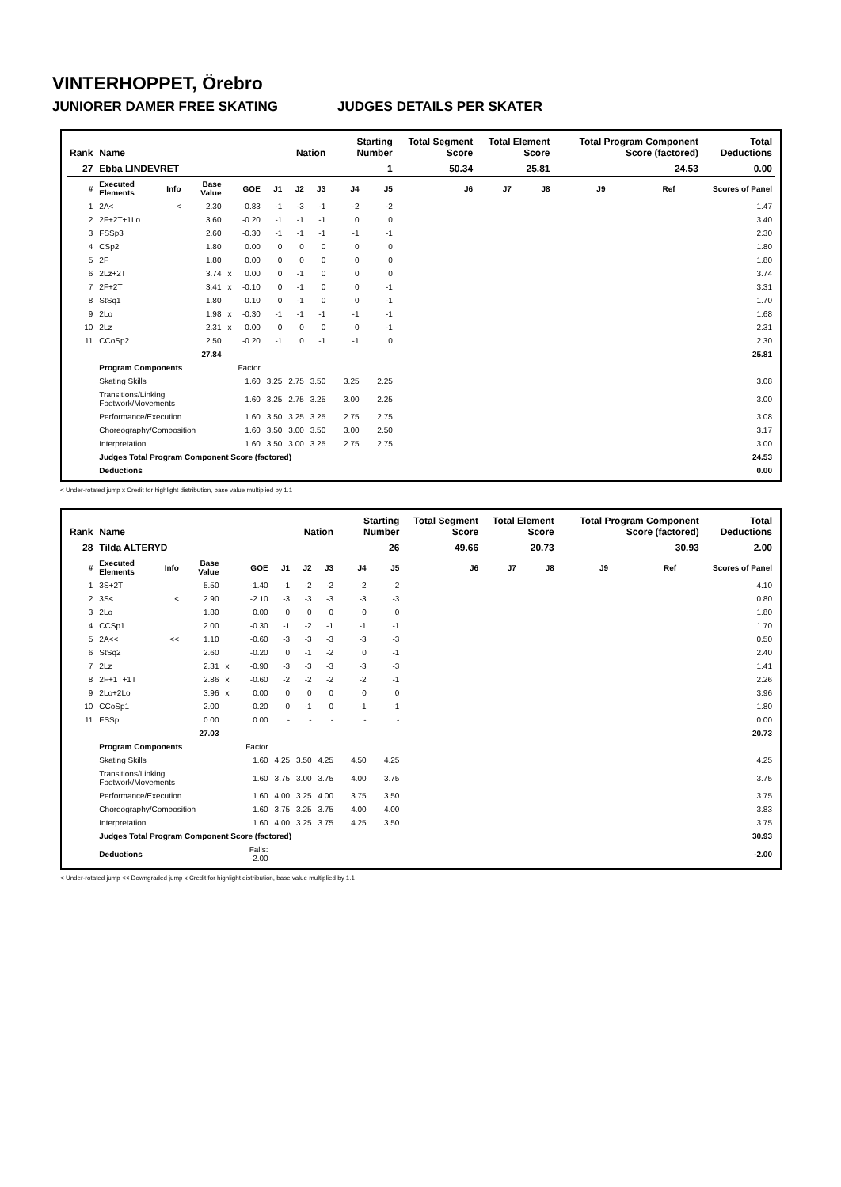VINTERHOPPET, Örebro
JUNIORER DAMER FREE SKATING JUDGES DETAILS PER SKATER
| Rank | Name | | | | | | Nation | | Starting Number | | Total Segment Score | Total Element Score | | Total Program Component Score (factored) | | | Total Deductions |
| --- | --- | --- | --- | --- | --- | --- | --- | --- | --- | --- | --- | --- | --- | --- | --- | --- | --- |
| 27 | Ebba LINDEVRET | | | | | | | | 1 | | 50.34 | 25.81 | | 24.53 | | | 0.00 |
| # | Executed Elements | Info | Base Value | | GOE | J1 | J2 | J3 | J4 | J5 | J6 | J7 | J8 | J9 | Ref | | Scores of Panel |
| 1 | 2A< | < | 2.30 | | -0.83 | -1 | -3 | -1 | -2 | -2 | | | | | | | 1.47 |
| 2 | 2F+2T+1Lo | | 3.60 | | -0.20 | -1 | -1 | -1 | 0 | 0 | | | | | | | 3.40 |
| 3 | FSSp3 | | 2.60 | | -0.30 | -1 | -1 | -1 | -1 | -1 | | | | | | | 2.30 |
| 4 | CSp2 | | 1.80 | | 0.00 | 0 | 0 | 0 | 0 | 0 | | | | | | | 1.80 |
| 5 | 2F | | 1.80 | | 0.00 | 0 | 0 | 0 | 0 | 0 | | | | | | | 1.80 |
| 6 | 2Lz+2T | | 3.74 | x | 0.00 | 0 | -1 | 0 | 0 | 0 | | | | | | | 3.74 |
| 7 | 2F+2T | | 3.41 | x | -0.10 | 0 | -1 | 0 | 0 | -1 | | | | | | | 3.31 |
| 8 | StSq1 | | 1.80 | | -0.10 | 0 | -1 | 0 | 0 | -1 | | | | | | | 1.70 |
| 9 | 2Lo | | 1.98 | x | -0.30 | -1 | -1 | -1 | -1 | -1 | | | | | | | 1.68 |
| 10 | 2Lz | | 2.31 | x | 0.00 | 0 | 0 | 0 | 0 | -1 | | | | | | | 2.31 |
| 11 | CCoSp2 | | 2.50 | | -0.20 | -1 | 0 | -1 | -1 | 0 | | | | | | | 2.30 |
| | | | 27.84 | | | | | | | | | | | | | | 25.81 |
| | Program Components | | | | Factor | | | | | | | | | | | | |
| | Skating Skills | | | | 1.60 | 3.25 | 2.75 | 3.50 | 3.25 | 2.25 | | | | | | | 3.08 |
| | Transitions/Linking Footwork/Movements | | | | 1.60 | 3.25 | 2.75 | 3.25 | 3.00 | 2.25 | | | | | | | 3.00 |
| | Performance/Execution | | | | 1.60 | 3.50 | 3.25 | 3.25 | 2.75 | 2.75 | | | | | | | 3.08 |
| | Choreography/Composition | | | | 1.60 | 3.50 | 3.00 | 3.50 | 3.00 | 2.50 | | | | | | | 3.17 |
| | Interpretation | | | | 1.60 | 3.50 | 3.00 | 3.25 | 2.75 | 2.75 | | | | | | | 3.00 |
| | Judges Total Program Component Score (factored) | | | | | | | | | | | | | | | | 24.53 |
| | Deductions | | | | | | | | | | | | | | | | 0.00 |
< Under-rotated jump x Credit for highlight distribution, base value multiplied by 1.1
| Rank | Name | | | | | | Nation | | Starting Number | | Total Segment Score | Total Element Score | | Total Program Component Score (factored) | | | Total Deductions |
| --- | --- | --- | --- | --- | --- | --- | --- | --- | --- | --- | --- | --- | --- | --- | --- | --- | --- |
| 28 | Tilda ALTERYD | | | | | | | | 26 | | 49.66 | 20.73 | | 30.93 | | | 2.00 |
| # | Executed Elements | Info | Base Value | | GOE | J1 | J2 | J3 | J4 | J5 | J6 | J7 | J8 | J9 | Ref | | Scores of Panel |
| 1 | 3S+2T | | 5.50 | | -1.40 | -1 | -2 | -2 | -2 | -2 | | | | | | | 4.10 |
| 2 | 3S< | < | 2.90 | | -2.10 | -3 | -3 | -3 | -3 | -3 | | | | | | | 0.80 |
| 3 | 2Lo | | 1.80 | | 0.00 | 0 | 0 | 0 | 0 | 0 | | | | | | | 1.80 |
| 4 | CCSp1 | | 2.00 | | -0.30 | -1 | -2 | -1 | -1 | -1 | | | | | | | 1.70 |
| 5 | 2A<< | << | 1.10 | | -0.60 | -3 | -3 | -3 | -3 | -3 | | | | | | | 0.50 |
| 6 | StSq2 | | 2.60 | | -0.20 | 0 | -1 | -2 | 0 | -1 | | | | | | | 2.40 |
| 7 | 2Lz | | 2.31 | x | -0.90 | -3 | -3 | -3 | -3 | -3 | | | | | | | 1.41 |
| 8 | 2F+1T+1T | | 2.86 | x | -0.60 | -2 | -2 | -2 | -2 | -1 | | | | | | | 2.26 |
| 9 | 2Lo+2Lo | | 3.96 | x | 0.00 | 0 | 0 | 0 | 0 | 0 | | | | | | | 3.96 |
| 10 | CCoSp1 | | 2.00 | | -0.20 | 0 | -1 | 0 | -1 | -1 | | | | | | | 1.80 |
| 11 | FSSp | | 0.00 | | 0.00 | - | - | - | - | - | | | | | | | 0.00 |
| | | | 27.03 | | | | | | | | | | | | | | 20.73 |
| | Program Components | | | | Factor | | | | | | | | | | | | |
| | Skating Skills | | | | 1.60 | 4.25 | 3.50 | 4.25 | 4.50 | 4.25 | | | | | | | 4.25 |
| | Transitions/Linking Footwork/Movements | | | | 1.60 | 3.75 | 3.00 | 3.75 | 4.00 | 3.75 | | | | | | | 3.75 |
| | Performance/Execution | | | | 1.60 | 4.00 | 3.25 | 4.00 | 3.75 | 3.50 | | | | | | | 3.75 |
| | Choreography/Composition | | | | 1.60 | 3.75 | 3.25 | 3.75 | 4.00 | 4.00 | | | | | | | 3.83 |
| | Interpretation | | | | 1.60 | 4.00 | 3.25 | 3.75 | 4.25 | 3.50 | | | | | | | 3.75 |
| | Judges Total Program Component Score (factored) | | | | | | | | | | | | | | | | 30.93 |
| | Deductions | | | | Falls: -2.00 | | | | | | | | | | | | -2.00 |
< Under-rotated jump << Downgraded jump x Credit for highlight distribution, base value multiplied by 1.1